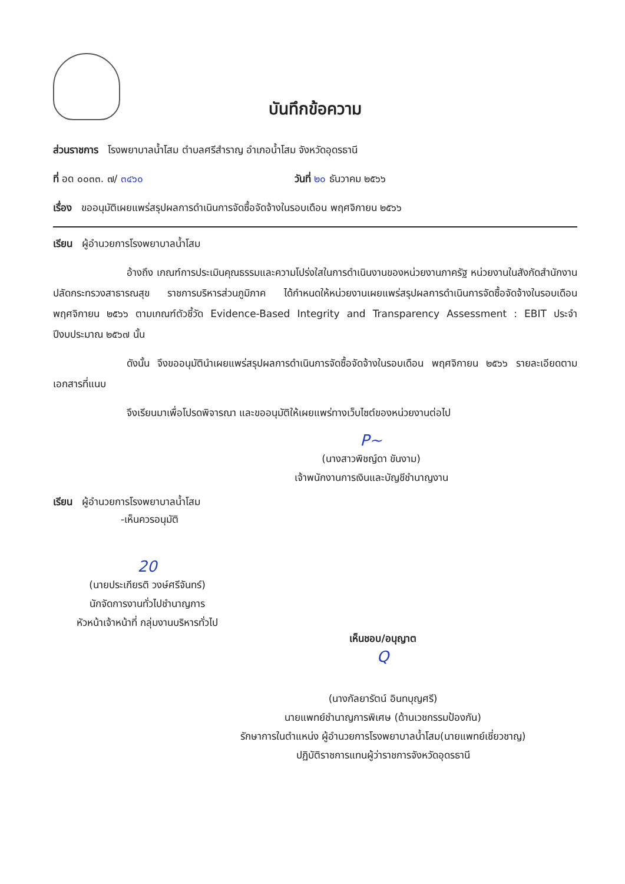บันทึกข้อความ
ส่วนราชการ โรงพยาบาลน้ำโสม ตำบลศรีสำราญ อำเภอน้ำโสม จังหวัดอุดรธานี
ที่ อด ๐๐๓๓. ๗/ ๓๔๖๐ วันที่ ๒๐ ธันวาคม ๒๕๖๖
เรื่อง ขออนุมัติเผยแพร่สรุปผลการดำเนินการจัดซื้อจัดจ้างในรอบเดือน พฤศจิกายน ๒๕๖๖
เรียน ผู้อำนวยการโรงพยาบาลน้ำโสม
อ้างถึง เกณฑ์การประเมินคุณธรรมและความโปร่งใสในการดำเนินงานของหน่วยงานภาครัฐ หน่วยงานในสังกัดสำนักงานปลัดกระทรวงสาธารณสุข ราชการบริหารส่วนภูมิภาค ได้กำหนดให้หน่วยงานเผยแพร่สรุปผลการดำเนินการจัดซื้อจัดจ้างในรอบเดือน พฤศจิกายน ๒๕๖๖ ตามเกณฑ์ตัวชี้วัด Evidence-Based Integrity and Transparency Assessment : EBIT ประจำปีงบประมาณ ๒๕๖๗ นั้น
ดังนั้น จึงขออนุมัตินำเผยแพร่สรุปผลการดำเนินการจัดซื้อจัดจ้างในรอบเดือน พฤศจิกายน ๒๕๖๖ รายละเอียดตามเอกสารที่แนบ
จึงเรียนมาเพื่อโปรดพิจารณา และขออนุมัติให้เผยแพร่ทางเว็บไซต์ของหน่วยงานต่อไป
P~
(นางสาวพิชญ์ดา ขันงาม)
เจ้าพนักงานการเงินและบัญชีชำนาญงาน
เรียน ผู้อำนวยการโรงพยาบาลน้ำโสม
-เห็นควรอนุมัติ
20
(นายประเกียรติ วงษ์ศรีจันทร์)
นักจัดการงานทั่วไปชำนาญการ
หัวหน้าเจ้าหน้าที่ กลุ่มงานบริหารทั่วไป
เห็นชอบ/อนุญาต
Q
(นางกัลยารัตน์ อินทบุญศรี)
นายแพทย์ชำนาญการพิเศษ (ด้านเวชกรรมป้องกัน)
รักษาการในตำแหน่ง ผู้อำนวยการโรงพยาบาลน้ำโสม(นายแพทย์เชี่ยวชาญ)
ปฏิบัติราชการแทนผู้ว่าราชการจังหวัดอุดรธานี